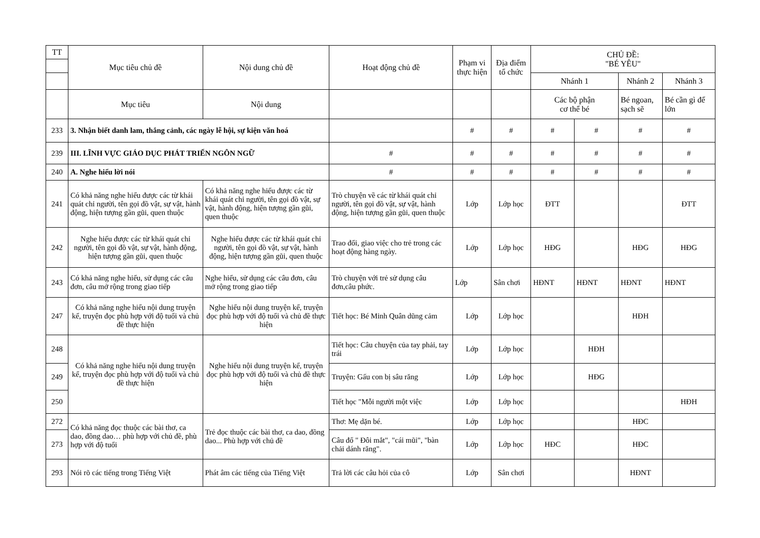| TT | Mục tiêu chủ đề | Nội dung chủ đề | Hoạt động chủ đề | Phạm vi thực hiện | Địa điểm tổ chức | CHỦ ĐỀ: "BÉ YÊU" | | | |
| --- | --- | --- | --- | --- | --- | --- | --- | --- | --- |
| | | | | | | Nhánh 1 | | Nhánh 2 | Nhánh 3 |
| | Mục tiêu | Nội dung | | | | Các bộ phận cơ thể bé | | Bé ngoan, sạch sẽ | Bé cần gì để lớn |
| 233 | 3. Nhận biết danh lam, thắng cảnh, các ngày lễ hội, sự kiện văn hoá | | | # | # | # | # | # | # |
| 239 | III. LĨNH VỰC GIÁO DỤC PHÁT TRIỂN NGÔN NGỮ | | # | # | # | # | # | # | # |
| 240 | A. Nghe hiểu lời nói | | # | # | # | # | # | # | # |
| 241 | Có khả năng nghe hiểu được các từ khái quát chỉ người, tên gọi đồ vật, sự vật, hành động, hiện tượng gần gũi, quen thuộc | Có khả năng nghe hiểu được các từ khái quát chỉ người, tên gọi đồ vật, sự vật, hành động, hiện tượng gần gũi, quen thuộc | Trò chuyện về các từ khái quát chỉ người, tên gọi đồ vật, sự vật, hành động, hiện tượng gần gũi, quen thuộc | Lớp | Lớp học | ĐTT | | | ĐTT |
| 242 | Nghe hiểu được các từ khái quát chỉ người, tên gọi đồ vật, sự vật, hành động, hiện tượng gần gũi, quen thuộc | Nghe hiểu được các từ khái quát chỉ người, tên gọi đồ vật, sự vật, hành động, hiện tượng gần gũi, quen thuộc | Trao đổi, giao việc cho trẻ trong các hoạt động hàng ngày. | Lớp | Lớp học | HĐG | | HĐG | HĐG |
| 243 | Có khả năng nghe hiểu, sử dụng các câu đơn, câu mở rộng trong giao tiếp | Nghe hiểu, sử dụng các câu đơn, câu mở rộng trong giao tiếp | Trò chuyện với trẻ sử dụng câu đơn,câu phức. | Lớp | Sân chơi | HĐNT | HĐNT | HĐNT | HĐNT |
| 247 | Có khả năng nghe hiểu nội dung truyện kể, truyện đọc phù hợp với độ tuổi và chủ đề thực hiện | Nghe hiểu nội dung truyện kể, truyện đọc phù hợp với độ tuổi và chủ đề thực hiện | Tiết học: Bé Minh Quân dũng cảm | Lớp | Lớp học | | | HĐH | |
| 248 | Có khả năng nghe hiểu nội dung truyện kể, truyện đọc phù hợp với độ tuổi và chủ đề thực hiện | Nghe hiểu nội dung truyện kể, truyện đọc phù hợp với độ tuổi và chủ đề thực hiện | Tiết học: Câu chuyện của tay phải, tay trái | Lớp | Lớp học | | HĐH | | |
| 249 | | | Truyện: Gấu con bị sâu răng | Lớp | Lớp học | | HĐG | | |
| 250 | | | Tiết học "Mỗi người một việc | Lớp | Lớp học | | | | HĐH |
| 272 | Có khả năng đọc thuộc các bài thơ, ca dao, đồng dao… phù hợp với chủ đề, phù hợp với độ tuổi | Trẻ đọc thuộc các bài thơ, ca dao, đồng dao... Phù hợp với chủ đề | Thơ: Mẹ dặn bé. | Lớp | Lớp học | | | HĐC | |
| 273 | | | Câu đố " Đôi mắt", "cái mũi", "bàn chải dánh răng". | Lớp | Lớp học | HĐC | | HĐC | |
| 293 | Nói rõ các tiếng trong Tiếng Việt | Phát âm các tiếng của Tiếng Việt | Trả lời các câu hỏi của cô | Lớp | Sân chơi | | | HĐNT | |